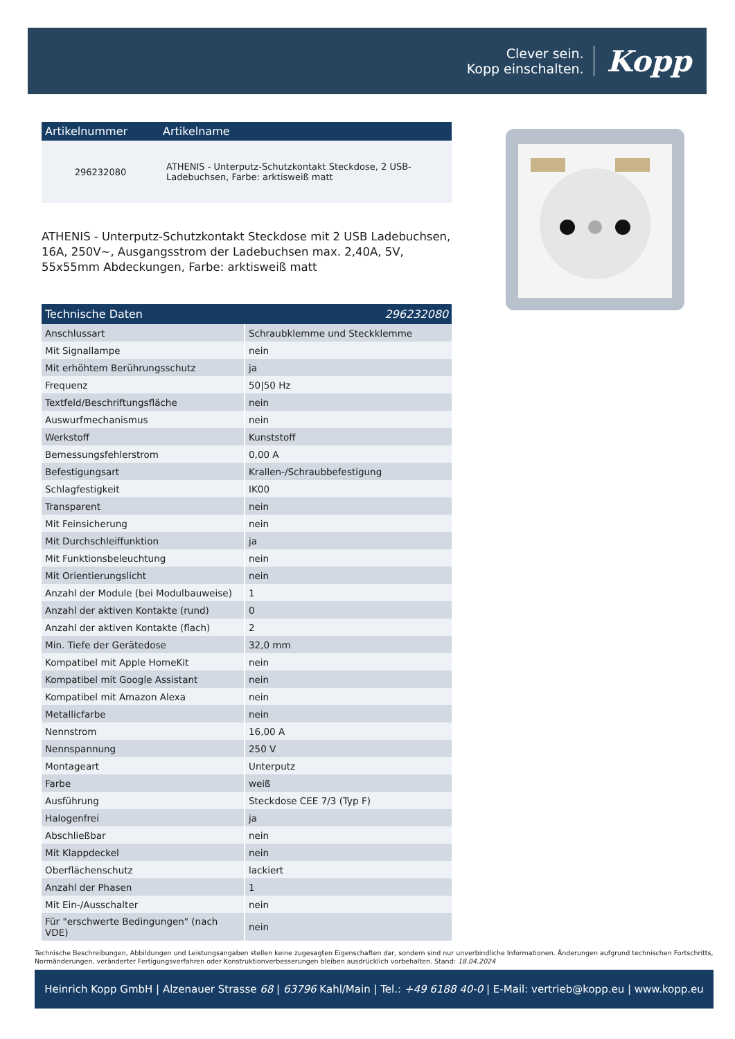Clever sein.
Kopp einschalten.
Kopp
| Artikelnummer | Artikelname |
| --- | --- |
| 296232080 | ATHENIS - Unterputz-Schutzkontakt Steckdose, 2 USB-Ladebuchsen, Farbe: arktisweiß matt |
ATHENIS - Unterputz-Schutzkontakt Steckdose mit 2 USB Ladebuchsen, 16A, 250V~, Ausgangsstrom der Ladebuchsen max. 2,40A, 5V, 55x55mm Abdeckungen, Farbe: arktisweiß matt
| Technische Daten | 296232080 |
| --- | --- |
| Anschlussart | Schraubklemme und Steckklemme |
| Mit Signallampe | nein |
| Mit erhöhtem Berührungsschutz | ja |
| Frequenz | 50/50 Hz |
| Textfeld/Beschriftungsfläche | nein |
| Auswurfmechanismus | nein |
| Werkstoff | Kunststoff |
| Bemessungsfehlerstrom | 0,00 A |
| Befestigungsart | Krallen-/Schraubbefestigung |
| Schlagfestigkeit | IK00 |
| Transparent | nein |
| Mit Feinsicherung | nein |
| Mit Durchschleiffunktion | ja |
| Mit Funktionsbeleuchtung | nein |
| Mit Orientierungslicht | nein |
| Anzahl der Module (bei Modulbauweise) | 1 |
| Anzahl der aktiven Kontakte (rund) | 0 |
| Anzahl der aktiven Kontakte (flach) | 2 |
| Min. Tiefe der Gerätedose | 32,0 mm |
| Kompatibel mit Apple HomeKit | nein |
| Kompatibel mit Google Assistant | nein |
| Kompatibel mit Amazon Alexa | nein |
| Metallicfarbe | nein |
| Nennstrom | 16,00 A |
| Nennspannung | 250 V |
| Montageart | Unterputz |
| Farbe | weiß |
| Ausführung | Steckdose CEE 7/3 (Typ F) |
| Halogenfrei | ja |
| Abschließbar | nein |
| Mit Klappdeckel | nein |
| Oberflächenschutz | lackiert |
| Anzahl der Phasen | 1 |
| Mit Ein-/Ausschalter | nein |
| Für "erschwerte Bedingungen" (nach VDE) | nein |
Technische Beschreibungen, Abbildungen und Leistungsangaben stellen keine zugesagten Eigenschaften dar, sondern sind nur unverbindliche Informationen. Änderungen aufgrund technischen Fortschritts, Normänderungen, veränderter Fertigungsverfahren oder Konstruktionverbesserungen bleiben ausdrücklich vorbehalten. Stand: 18.04.2024
Heinrich Kopp GmbH | Alzenauer Strasse 68 | 63796 Kahl/Main | Tel.: +49 6188 40-0 | E-Mail: vertrieb@kopp.eu | www.kopp.eu